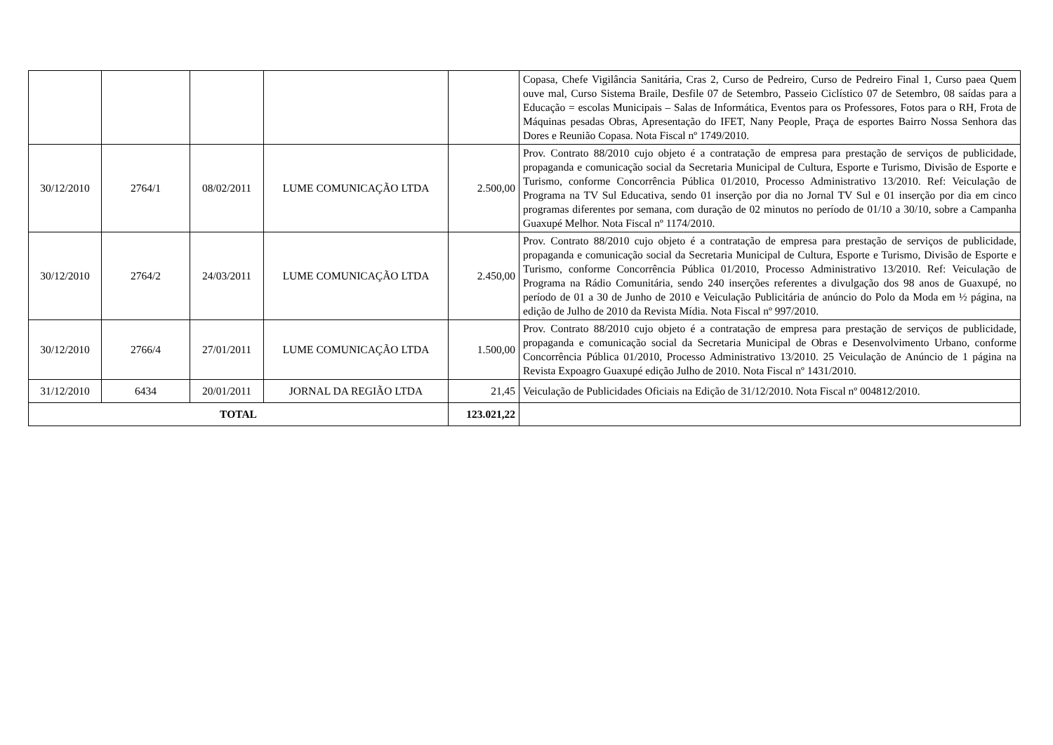| | | | | | Copasa, Chefe Vigilância Sanitária, Cras 2, Curso de Pedreiro, Curso de Pedreiro Final 1, Curso paea Quem ouve mal, Curso Sistema Braile, Desfile 07 de Setembro, Passeio Ciclístico 07 de Setembro, 08 saídas para a Educação = escolas Municipais – Salas de Informática, Eventos para os Professores, Fotos para o RH, Frota de Máquinas pesadas Obras, Apresentação do IFET, Nany People, Praça de esportes Bairro Nossa Senhora das Dores e Reunião Copasa. Nota Fiscal nº 1749/2010. |
| 30/12/2010 | 2764/1 | 08/02/2011 | LUME COMUNICAÇÃO LTDA | 2.500,00 | Prov. Contrato 88/2010 cujo objeto é a contratação de empresa para prestação de serviços de publicidade, propaganda e comunicação social da Secretaria Municipal de Cultura, Esporte e Turismo, Divisão de Esporte e Turismo, conforme Concorrência Pública 01/2010, Processo Administrativo 13/2010. Ref: Veiculação de Programa na TV Sul Educativa, sendo 01 inserção por dia no Jornal TV Sul e 01 inserção por dia em cinco programas diferentes por semana, com duração de 02 minutos no período de 01/10 a 30/10, sobre a Campanha Guaxupé Melhor. Nota Fiscal nº 1174/2010. |
| 30/12/2010 | 2764/2 | 24/03/2011 | LUME COMUNICAÇÃO LTDA | 2.450,00 | Prov. Contrato 88/2010 cujo objeto é a contratação de empresa para prestação de serviços de publicidade, propaganda e comunicação social da Secretaria Municipal de Cultura, Esporte e Turismo, Divisão de Esporte e Turismo, conforme Concorrência Pública 01/2010, Processo Administrativo 13/2010. Ref: Veiculação de Programa na Rádio Comunitária, sendo 240 inserções referentes a divulgação dos 98 anos de Guaxupé, no período de 01 a 30 de Junho de 2010 e Veiculação Publicitária de anúncio do Polo da Moda em ½ página, na edição de Julho de 2010 da Revista Mídia. Nota Fiscal nº 997/2010. |
| 30/12/2010 | 2766/4 | 27/01/2011 | LUME COMUNICAÇÃO LTDA | 1.500,00 | Prov. Contrato 88/2010 cujo objeto é a contratação de empresa para prestação de serviços de publicidade, propaganda e comunicação social da Secretaria Municipal de Obras e Desenvolvimento Urbano, conforme Concorrência Pública 01/2010, Processo Administrativo 13/2010. 25 Veiculação de Anúncio de 1 página na Revista Expoagro Guaxupé edição Julho de 2010. Nota Fiscal nº 1431/2010. |
| 31/12/2010 | 6434 | 20/01/2011 | JORNAL DA REGIÃO LTDA | 21,45 | Veiculação de Publicidades Oficiais na Edição de 31/12/2010. Nota Fiscal nº 004812/2010. |
| TOTAL | | | | 123.021,22 | |